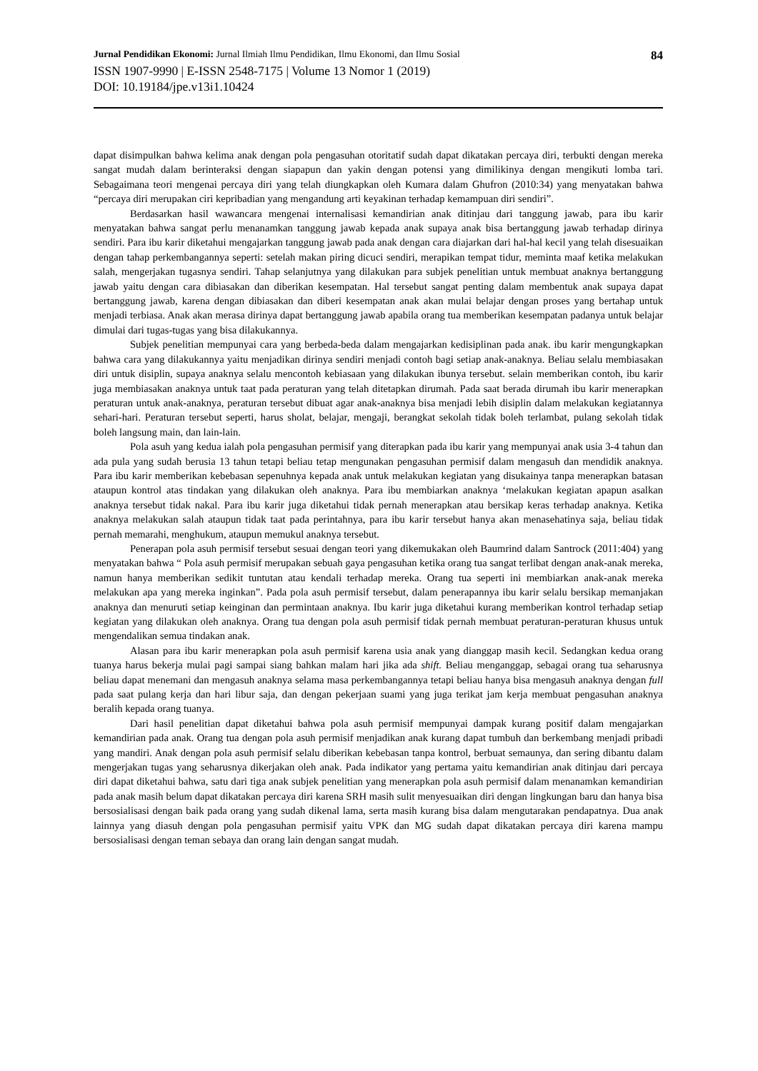Jurnal Pendidikan Ekonomi: Jurnal Ilmiah Ilmu Pendidikan, Ilmu Ekonomi, dan Ilmu Sosial 84
ISSN 1907-9990 | E-ISSN 2548-7175 | Volume 13 Nomor 1 (2019)
DOI: 10.19184/jpe.v13i1.10424
dapat disimpulkan bahwa kelima anak dengan pola pengasuhan otoritatif sudah dapat dikatakan percaya diri, terbukti dengan mereka sangat mudah dalam berinteraksi dengan siapapun dan yakin dengan potensi yang dimilikinya dengan mengikuti lomba tari. Sebagaimana teori mengenai percaya diri yang telah diungkapkan oleh Kumara dalam Ghufron (2010:34) yang menyatakan bahwa “percaya diri merupakan ciri kepribadian yang mengandung arti keyakinan terhadap kemampuan diri sendiri”.
Berdasarkan hasil wawancara mengenai internalisasi kemandirian anak ditinjau dari tanggung jawab, para ibu karir menyatakan bahwa sangat perlu menanamkan tanggung jawab kepada anak supaya anak bisa bertanggung jawab terhadap dirinya sendiri. Para ibu karir diketahui mengajarkan tanggung jawab pada anak dengan cara diajarkan dari hal-hal kecil yang telah disesuaikan dengan tahap perkembangannya seperti: setelah makan piring dicuci sendiri, merapikan tempat tidur, meminta maaf ketika melakukan salah, mengerjakan tugasnya sendiri. Tahap selanjutnya yang dilakukan para subjek penelitian untuk membuat anaknya bertanggung jawab yaitu dengan cara dibiasakan dan diberikan kesempatan. Hal tersebut sangat penting dalam membentuk anak supaya dapat bertanggung jawab, karena dengan dibiasakan dan diberi kesempatan anak akan mulai belajar dengan proses yang bertahap untuk menjadi terbiasa. Anak akan merasa dirinya dapat bertanggung jawab apabila orang tua memberikan kesempatan padanya untuk belajar dimulai dari tugas-tugas yang bisa dilakukannya.
Subjek penelitian mempunyai cara yang berbeda-beda dalam mengajarkan kedisiplinan pada anak. ibu karir mengungkapkan bahwa cara yang dilakukannya yaitu menjadikan dirinya sendiri menjadi contoh bagi setiap anak-anaknya. Beliau selalu membiasakan diri untuk disiplin, supaya anaknya selalu mencontoh kebiasaan yang dilakukan ibunya tersebut. selain memberikan contoh, ibu karir juga membiasakan anaknya untuk taat pada peraturan yang telah ditetapkan dirumah. Pada saat berada dirumah ibu karir menerapkan peraturan untuk anak-anaknya, peraturan tersebut dibuat agar anak-anaknya bisa menjadi lebih disiplin dalam melakukan kegiatannya sehari-hari. Peraturan tersebut seperti, harus sholat, belajar, mengaji, berangkat sekolah tidak boleh terlambat, pulang sekolah tidak boleh langsung main, dan lain-lain.
Pola asuh yang kedua ialah pola pengasuhan permisif yang diterapkan pada ibu karir yang mempunyai anak usia 3-4 tahun dan ada pula yang sudah berusia 13 tahun tetapi beliau tetap mengunakan pengasuhan permisif dalam mengasuh dan mendidik anaknya. Para ibu karir memberikan kebebasan sepenuhnya kepada anak untuk melakukan kegiatan yang disukainya tanpa menerapkan batasan ataupun kontrol atas tindakan yang dilakukan oleh anaknya. Para ibu membiarkan anaknya ‘melakukan kegiatan apapun asalkan anaknya tersebut tidak nakal. Para ibu karir juga diketahui tidak pernah menerapkan atau bersikap keras terhadap anaknya. Ketika anaknya melakukan salah ataupun tidak taat pada perintahnya, para ibu karir tersebut hanya akan menasehatinya saja, beliau tidak pernah memarahi, menghukum, ataupun memukul anaknya tersebut.
Penerapan pola asuh permisif tersebut sesuai dengan teori yang dikemukakan oleh Baumrind dalam Santrock (2011:404) yang menyatakan bahwa “ Pola asuh permisif merupakan sebuah gaya pengasuhan ketika orang tua sangat terlibat dengan anak-anak mereka, namun hanya memberikan sedikit tuntutan atau kendali terhadap mereka. Orang tua seperti ini membiarkan anak-anak mereka melakukan apa yang mereka inginkan”. Pada pola asuh permisif tersebut, dalam penerapannya ibu karir selalu bersikap memanjakan anaknya dan menuruti setiap keinginan dan permintaan anaknya. Ibu karir juga diketahui kurang memberikan kontrol terhadap setiap kegiatan yang dilakukan oleh anaknya. Orang tua dengan pola asuh permisif tidak pernah membuat peraturan-peraturan khusus untuk mengendalikan semua tindakan anak.
Alasan para ibu karir menerapkan pola asuh permisif karena usia anak yang dianggap masih kecil. Sedangkan kedua orang tuanya harus bekerja mulai pagi sampai siang bahkan malam hari jika ada shift. Beliau menganggap, sebagai orang tua seharusnya beliau dapat menemani dan mengasuh anaknya selama masa perkembangannya tetapi beliau hanya bisa mengasuh anaknya dengan full pada saat pulang kerja dan hari libur saja, dan dengan pekerjaan suami yang juga terikat jam kerja membuat pengasuhan anaknya beralih kepada orang tuanya.
Dari hasil penelitian dapat diketahui bahwa pola asuh permisif mempunyai dampak kurang positif dalam mengajarkan kemandirian pada anak. Orang tua dengan pola asuh permisif menjadikan anak kurang dapat tumbuh dan berkembang menjadi pribadi yang mandiri. Anak dengan pola asuh permisif selalu diberikan kebebasan tanpa kontrol, berbuat semaunya, dan sering dibantu dalam mengerjakan tugas yang seharusnya dikerjakan oleh anak. Pada indikator yang pertama yaitu kemandirian anak ditinjau dari percaya diri dapat diketahui bahwa, satu dari tiga anak subjek penelitian yang menerapkan pola asuh permisif dalam menanamkan kemandirian pada anak masih belum dapat dikatakan percaya diri karena SRH masih sulit menyesuaikan diri dengan lingkungan baru dan hanya bisa bersosialisasi dengan baik pada orang yang sudah dikenal lama, serta masih kurang bisa dalam mengutarakan pendapatnya. Dua anak lainnya yang diasuh dengan pola pengasuhan permisif yaitu VPK dan MG sudah dapat dikatakan percaya diri karena mampu bersosialisasi dengan teman sebaya dan orang lain dengan sangat mudah.